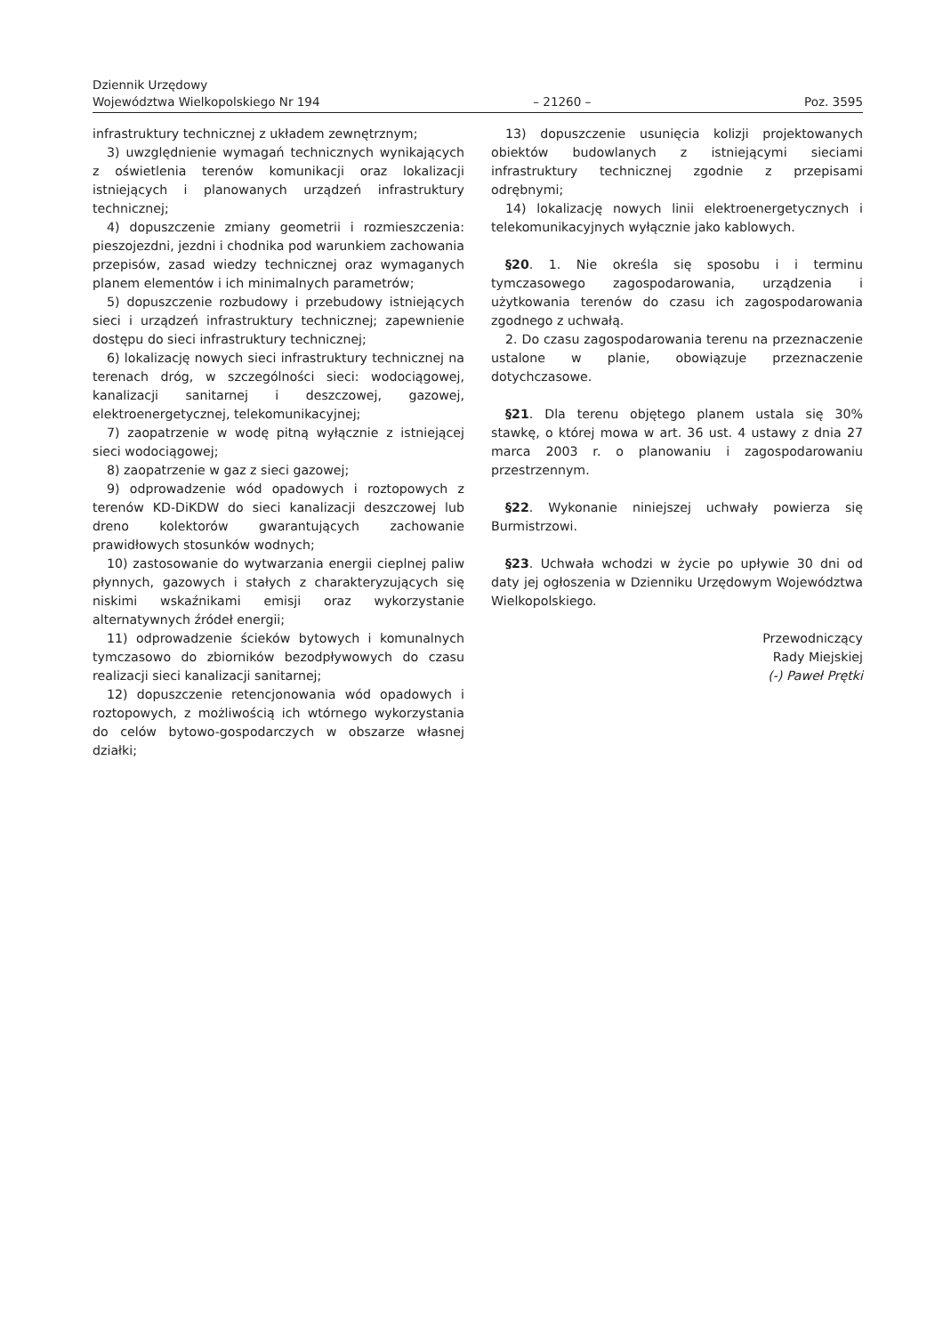Dziennik Urzędowy
Województwa Wielkopolskiego Nr 194
– 21260 –
Poz. 3595
infrastruktury technicznej z układem zewnętrznym;
3) uwzględnienie wymagań technicznych wynikających z oświetlenia terenów komunikacji oraz lokalizacji istniejących i planowanych urządzeń infrastruktury technicznej;
4) dopuszczenie zmiany geometrii i rozmieszczenia: pieszojezdni, jezdni i chodnika pod warunkiem zachowania przepisów, zasad wiedzy technicznej oraz wymaganych planem elementów i ich minimalnych parametrów;
5) dopuszczenie rozbudowy i przebudowy istniejących sieci i urządzeń infrastruktury technicznej; zapewnienie dostępu do sieci infrastruktury technicznej;
6) lokalizację nowych sieci infrastruktury technicznej na terenach dróg, w szczególności sieci: wodociągowej, kanalizacji sanitarnej i deszczowej, gazowej, elektroenergetycznej, telekomunikacyjnej;
7) zaopatrzenie w wodę pitną wyłącznie z istniejącej sieci wodociągowej;
8) zaopatrzenie w gaz z sieci gazowej;
9) odprowadzenie wód opadowych i roztopowych z terenów KD-DiKDW do sieci kanalizacji deszczowej lub dreno kolektorów gwarantujących zachowanie prawidłowych stosunków wodnych;
10) zastosowanie do wytwarzania energii cieplnej paliw płynnych, gazowych i stałych z charakteryzujących się niskimi wskaźnikami emisji oraz wykorzystanie alternatywnych źródeł energii;
11) odprowadzenie ścieków bytowych i komunalnych tymczasowo do zbiorników bezodpływowych do czasu realizacji sieci kanalizacji sanitarnej;
12) dopuszczenie retencjonowania wód opadowych i roztopowych, z możliwością ich wtórnego wykorzystania do celów bytowo-gospodarczych w obszarze własnej działki;
13) dopuszczenie usunięcia kolizji projektowanych obiektów budowlanych z istniejącymi sieciami infrastruktury technicznej zgodnie z przepisami odrębnymi;
14) lokalizację nowych linii elektroenergetycznych i telekomunikacyjnych wyłącznie jako kablowych.
§20. 1. Nie określa się sposobu i i terminu tymczasowego zagospodarowania, urządzenia i użytkowania terenów do czasu ich zagospodarowania zgodnego z uchwałą.
2. Do czasu zagospodarowania terenu na przeznaczenie ustalone w planie, obowiązuje przeznaczenie dotychczasowe.
§21. Dla terenu objętego planem ustala się 30% stawkę, o której mowa w art. 36 ust. 4 ustawy z dnia 27 marca 2003 r. o planowaniu i zagospodarowaniu przestrzennym.
§22. Wykonanie niniejszej uchwały powierza się Burmistrzowi.
§23. Uchwała wchodzi w życie po upływie 30 dni od daty jej ogłoszenia w Dzienniku Urzędowym Województwa Wielkopolskiego.
Przewodniczący
Rady Miejskiej
(-) Paweł Prętki